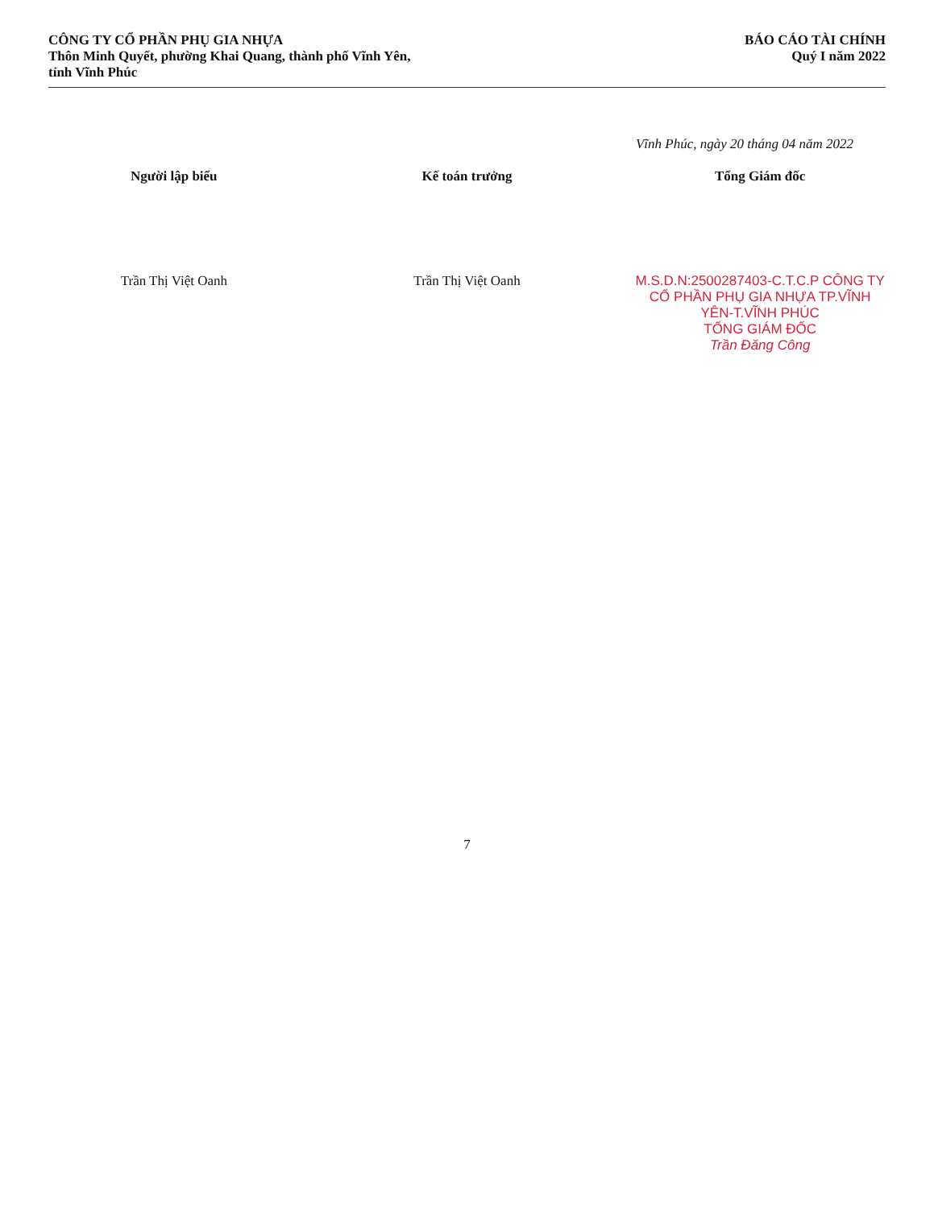CÔNG TY CỔ PHẦN PHỤ GIA NHỰA
Thôn Minh Quyết, phường Khai Quang, thành phố Vĩnh Yên,
tỉnh Vĩnh Phúc
BÁO CÁO TÀI CHÍNH
Quý I năm 2022
Vĩnh Phúc, ngày 20 tháng 04 năm 2022
Người lập biểu
Trần Thị Việt Oanh
Kế toán trưởng
Trần Thị Việt Oanh
Tổng Giám đốc
M.S.D.N:2500287403-C.T.C.P CÔNG TY CỔ PHẦN PHỤ GIA NHỰA TP.VĨNH YÊN-T.VĨNH PHÚC
TỔNG GIÁM ĐỐC
Trần Đăng Công
7